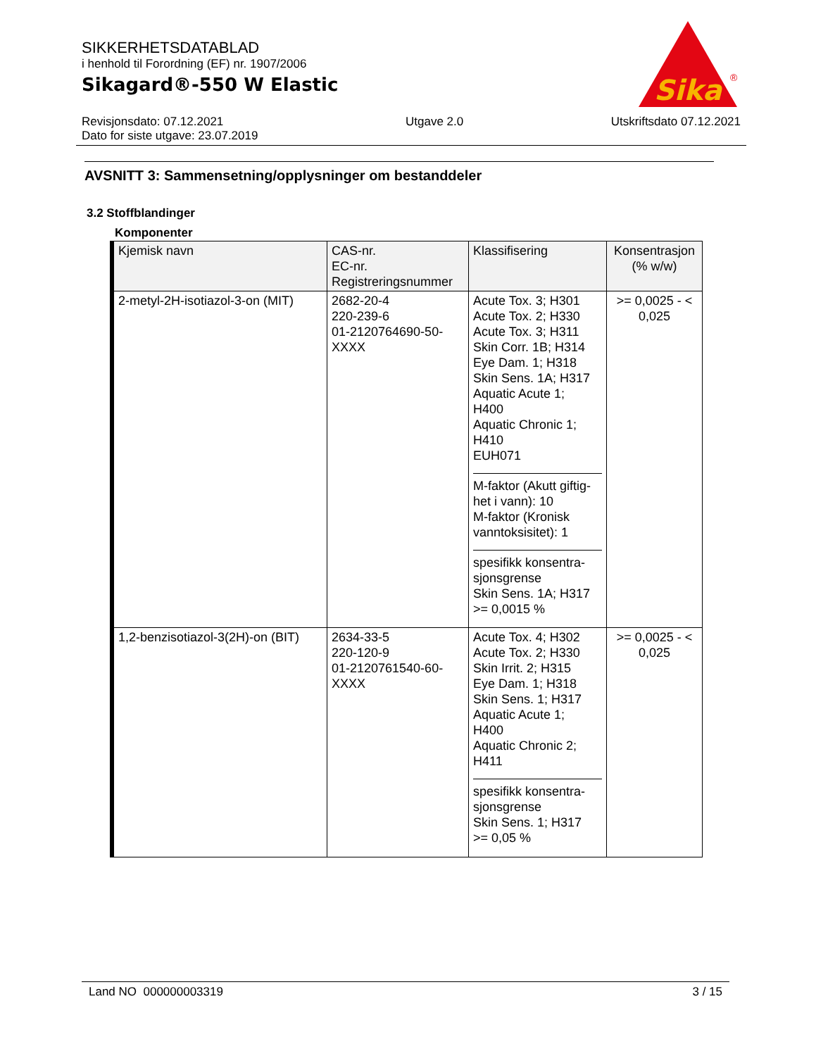SIKKERHETSDATABLAD
i henhold til Forordning (EF) nr. 1907/2006
Sikagard®-550 W Elastic
Sika
®
Revisjonsdato: 07.12.2021
Dato for siste utgave: 23.07.2019
Utgave 2.0 Utskriftsdato 07.12.2021
AVSNITT 3: Sammensetning/opplysninger om bestanddeler
3.2 Stoffblandinger
Komponenter
| Kjemisk navn | CAS-nr. EC-nr. Registreringsnummer | Klassifisering | Konsentrasjon (% w/w) |
| --- | --- | --- | --- |
| 2-metyl-2H-isotiazol-3-on (MIT) | 2682-20-4 220-239-6 01-2120764690-50- XXXX | Acute Tox. 3; H301 Acute Tox. 2; H330 Acute Tox. 3; H311 Skin Corr. 1B; H314 Eye Dam. 1; H318 Skin Sens. 1A; H317 Aquatic Acute 1; H400 Aquatic Chronic 1; H410 EUH071 M-faktor (Akutt giftig- het i vann): 10 M-faktor (Kronisk vanntoksisitet): 1 spesifikk konsentra- sjonsgrense Skin Sens. 1A; H317 >= 0,0015 % | >= 0,0025 - < 0,025 |
| 1,2-benzisotiazol-3(2H)-on (BIT) | 2634-33-5 220-120-9 01-2120761540-60- XXXX | Acute Tox. 4; H302 Acute Tox. 2; H330 Skin Irrit. 2; H315 Eye Dam. 1; H318 Skin Sens. 1; H317 Aquatic Acute 1; H400 Aquatic Chronic 2; H411 spesifikk konsentra- sjonsgrense Skin Sens. 1; H317 >= 0,05 % | >= 0,0025 - < 0,025 |
Land NO 000000003319 3 / 15